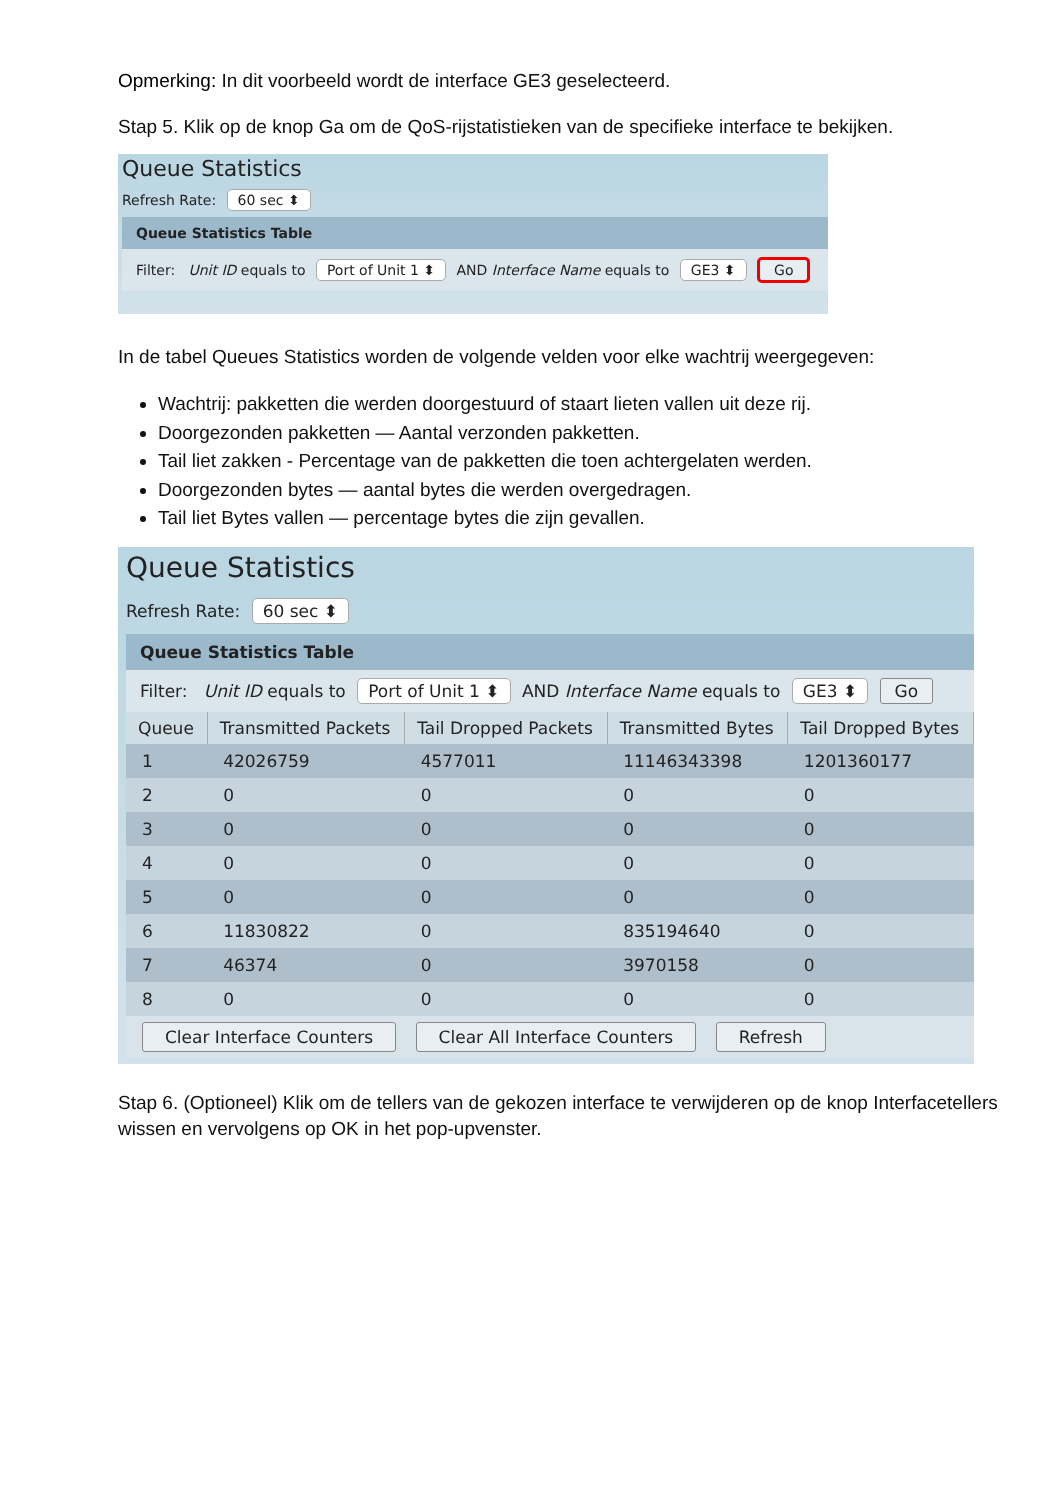Opmerking: In dit voorbeeld wordt de interface GE3 geselecteerd.
Stap 5. Klik op de knop Ga om de QoS-rijstatistieken van de specifieke interface te bekijken.
Queue Statistics
Refresh Rate: 60 sec ⬍
Queue Statistics Table
Filter: Unit ID equals to Port of Unit 1 ⬍ AND Interface Name equals to GE3 ⬍ Go
In de tabel Queues Statistics worden de volgende velden voor elke wachtrij weergegeven:
Wachtrij: pakketten die werden doorgestuurd of staart lieten vallen uit deze rij.
Doorgezonden pakketten — Aantal verzonden pakketten.
Tail liet zakken - Percentage van de pakketten die toen achtergelaten werden.
Doorgezonden bytes — aantal bytes die werden overgedragen.
Tail liet Bytes vallen — percentage bytes die zijn gevallen.
Queue Statistics
Refresh Rate: 60 sec ⬍
Queue Statistics Table
Filter: Unit ID equals to Port of Unit 1 ⬍ AND Interface Name equals to GE3 ⬍ Go
| Queue | Transmitted Packets | Tail Dropped Packets | Transmitted Bytes | Tail Dropped Bytes |
| --- | --- | --- | --- | --- |
| 1 | 42026759 | 4577011 | 11146343398 | 1201360177 |
| 2 | 0 | 0 | 0 | 0 |
| 3 | 0 | 0 | 0 | 0 |
| 4 | 0 | 0 | 0 | 0 |
| 5 | 0 | 0 | 0 | 0 |
| 6 | 11830822 | 0 | 835194640 | 0 |
| 7 | 46374 | 0 | 3970158 | 0 |
| 8 | 0 | 0 | 0 | 0 |
Clear Interface Counters Clear All Interface Counters Refresh
Stap 6. (Optioneel) Klik om de tellers van de gekozen interface te verwijderen op de knop Interfacetellers wissen en vervolgens op OK in het pop-upvenster.